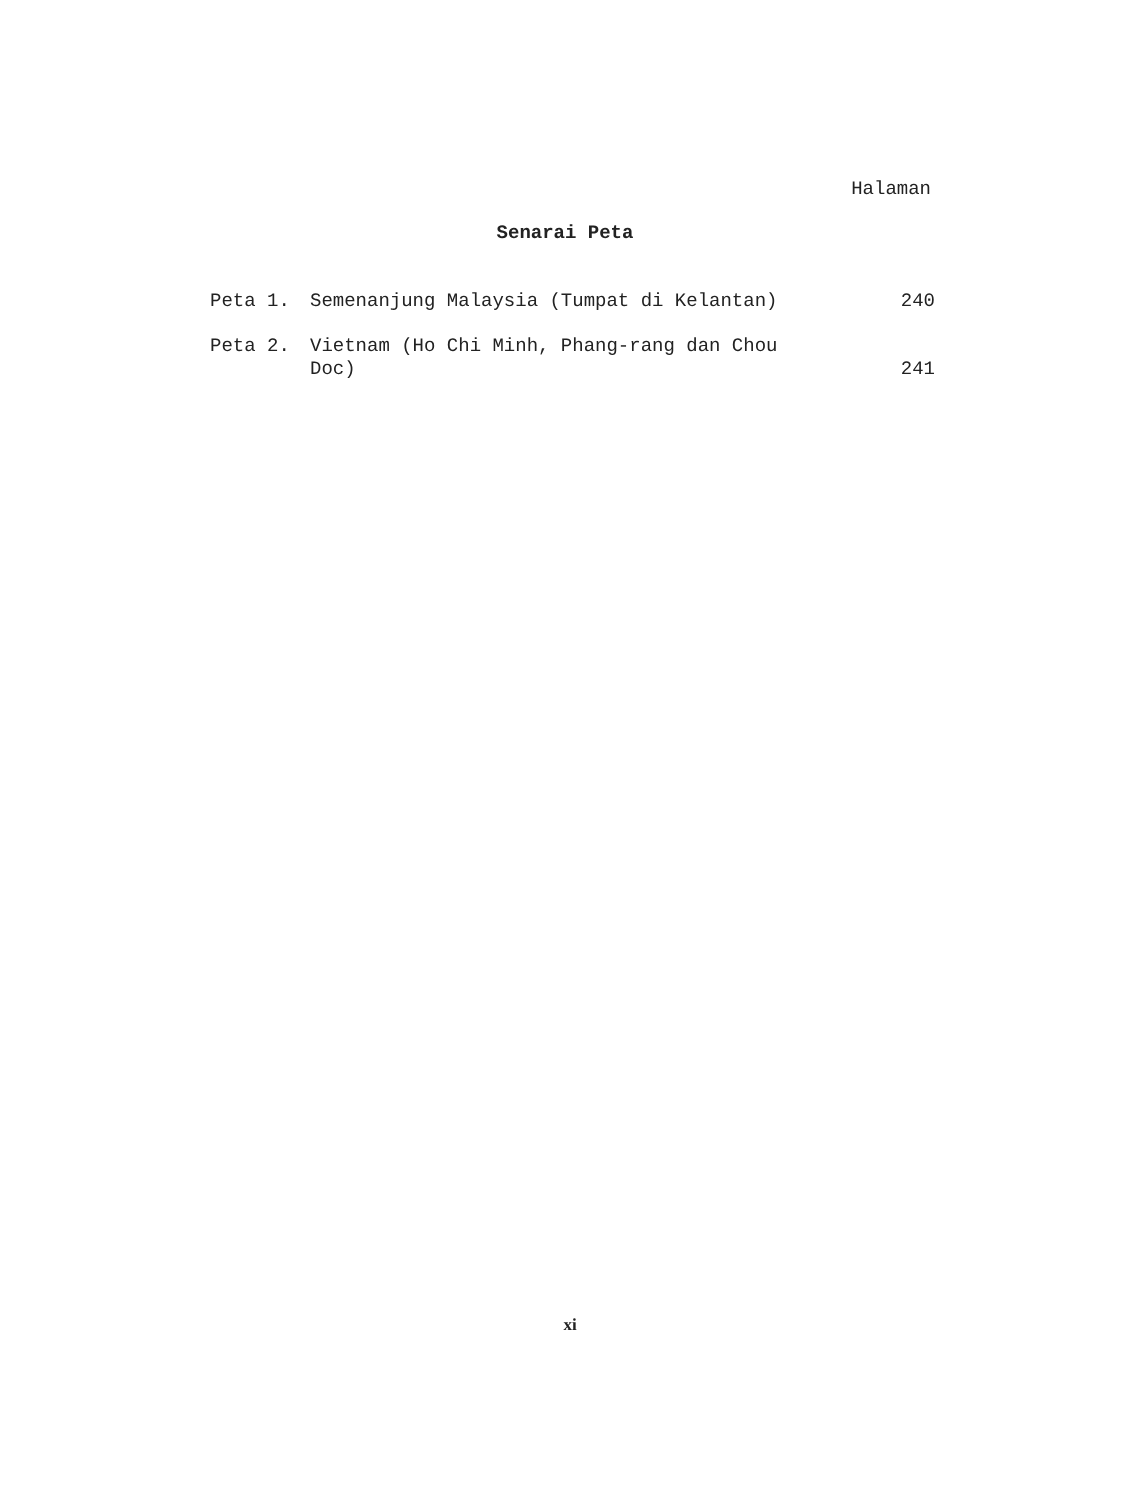Halaman
Senarai Peta
| Peta 1. | Semenanjung Malaysia (Tumpat di Kelantan) | 240 |
| Peta 2. | Vietnam (Ho Chi Minh, Phang-rang dan Chou Doc) | 241 |
xi